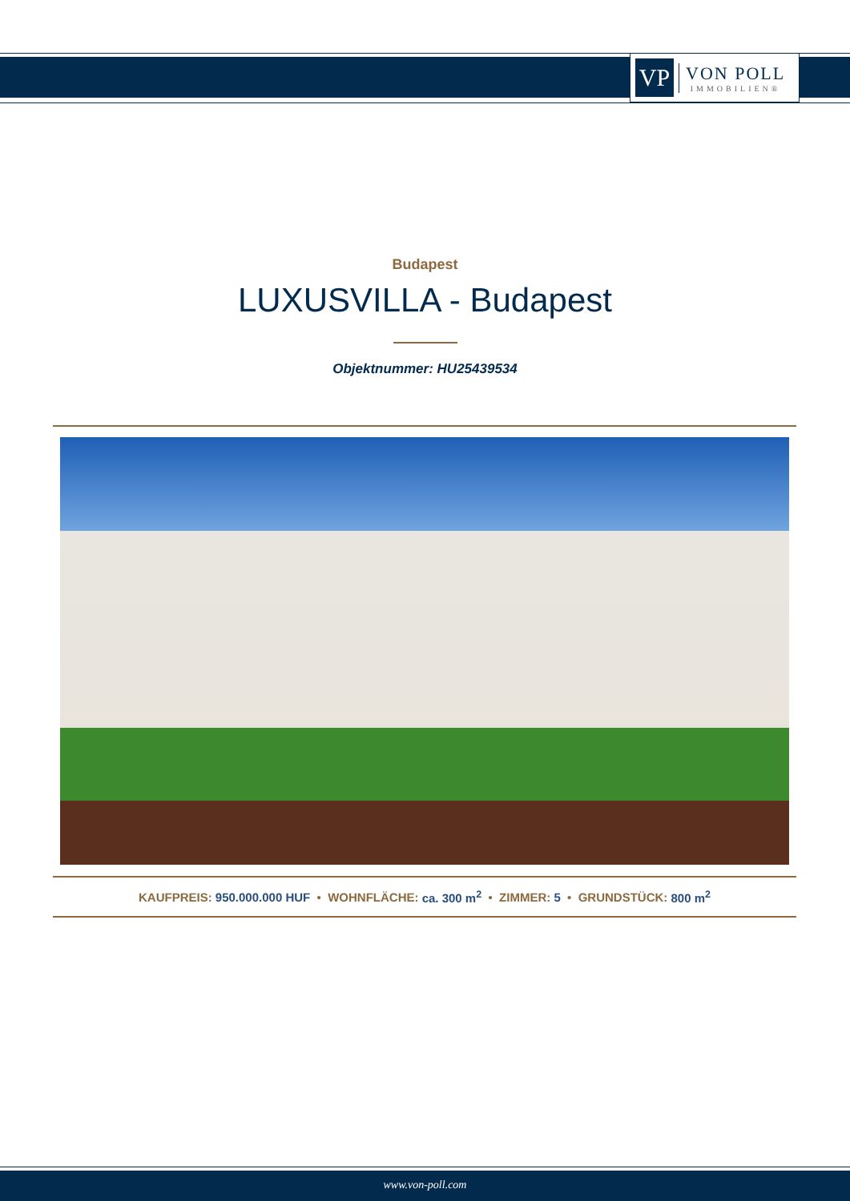VP
VON POLL
IMMOBILIEN®
Budapest
LUXUSVILLA - Budapest
Objektnummer: HU25439534
KAUFPREIS: 950.000.000 HUF • WOHNFLÄCHE: ca. 300 m<sup>2</sup> • ZIMMER: 5 • GRUNDSTÜCK: 800 m<sup>2</sup>
www.von-poll.com